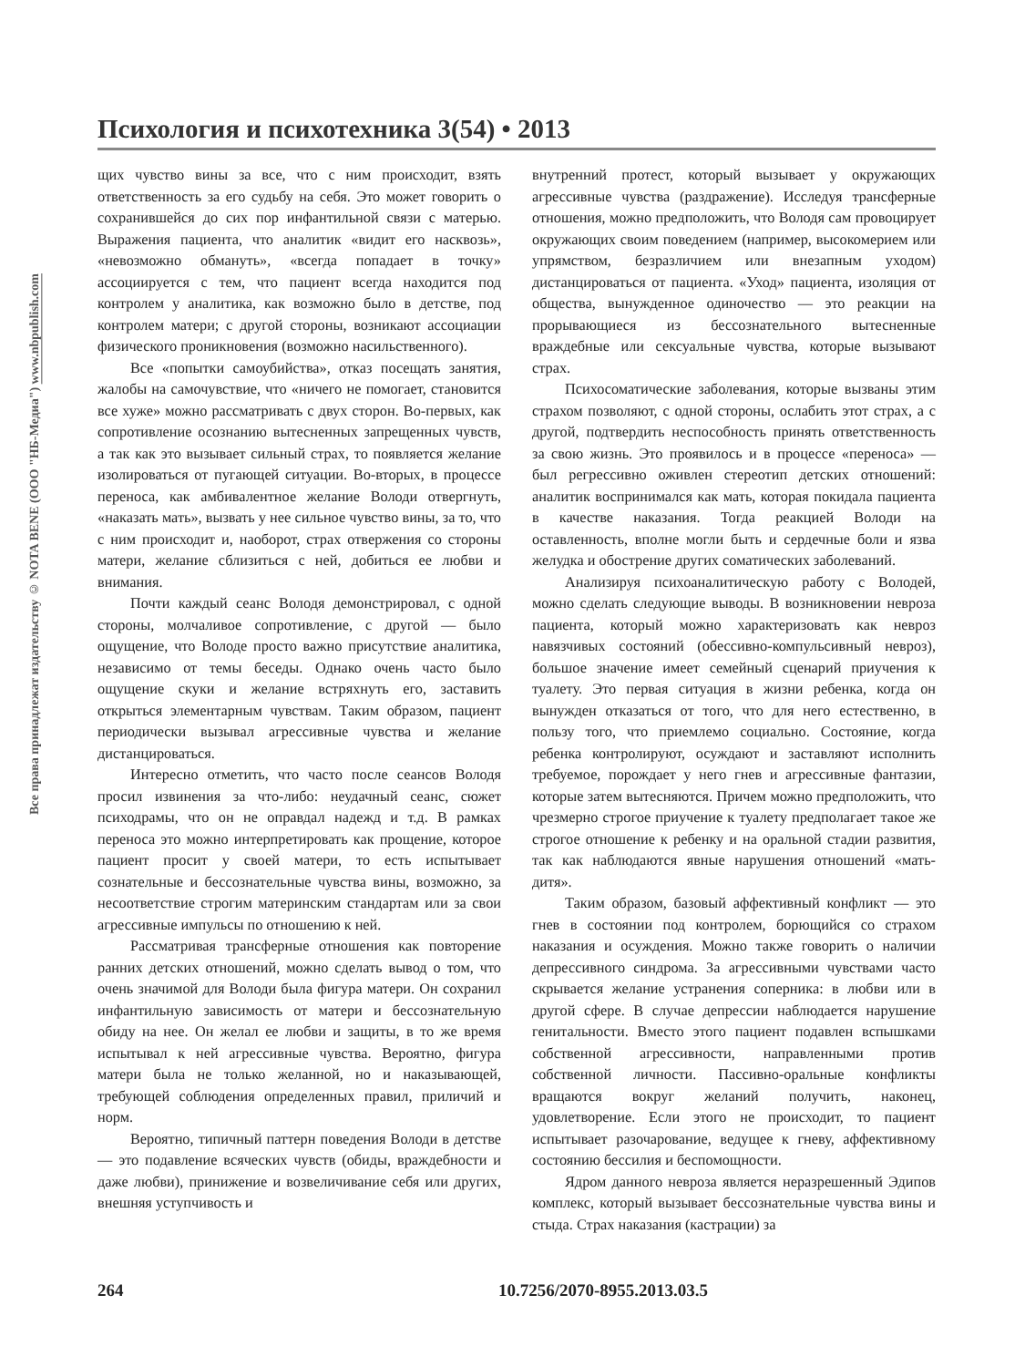Все права принадлежат издательству © NOTA BENE (ООО "НБ-Медиа") www.nbpublish.com
Психология и психотехника 3(54) • 2013
щих чувство вины за все, что с ним происходит, взять ответственность за его судьбу на себя. Это может говорить о сохранившейся до сих пор инфантильной связи с матерью. Выражения пациента, что аналитик «видит его насквозь», «невозможно обмануть», «всегда попадает в точку» ассоциируется с тем, что пациент всегда находится под контролем у аналитика, как возможно было в детстве, под контролем матери; с другой стороны, возникают ассоциации физического проникновения (возможно насильственного).
Все «попытки самоубийства», отказ посещать занятия, жалобы на самочувствие, что «ничего не помогает, становится все хуже» можно рассматривать с двух сторон. Во-первых, как сопротивление осознанию вытесненных запрещенных чувств, а так как это вызывает сильный страх, то появляется желание изолироваться от пугающей ситуации. Во-вторых, в процессе переноса, как амбивалентное желание Володи отвергнуть, «наказать мать», вызвать у нее сильное чувство вины, за то, что с ним происходит и, наоборот, страх отвержения со стороны матери, желание сблизиться с ней, добиться ее любви и внимания.
Почти каждый сеанс Володя демонстрировал, с одной стороны, молчаливое сопротивление, с другой — было ощущение, что Володе просто важно присутствие аналитика, независимо от темы беседы. Однако очень часто было ощущение скуки и желание встряхнуть его, заставить открыться элементарным чувствам. Таким образом, пациент периодически вызывал агрессивные чувства и желание дистанцироваться.
Интересно отметить, что часто после сеансов Володя просил извинения за что-либо: неудачный сеанс, сюжет психодрамы, что он не оправдал надежд и т.д. В рамках переноса это можно интерпретировать как прощение, которое пациент просит у своей матери, то есть испытывает сознательные и бессознательные чувства вины, возможно, за несоответствие строгим материнским стандартам или за свои агрессивные импульсы по отношению к ней.
Рассматривая трансферные отношения как повторение ранних детских отношений, можно сделать вывод о том, что очень значимой для Володи была фигура матери. Он сохранил инфантильную зависимость от матери и бессознательную обиду на нее. Он желал ее любви и защиты, в то же время испытывал к ней агрессивные чувства. Вероятно, фигура матери была не только желанной, но и наказывающей, требующей соблюдения определенных правил, приличий и норм.
Вероятно, типичный паттерн поведения Володи в детстве — это подавление всяческих чувств (обиды, враждебности и даже любви), принижение и возвеличивание себя или других, внешняя уступчивость и
внутренний протест, который вызывает у окружающих агрессивные чувства (раздражение). Исследуя трансферные отношения, можно предположить, что Володя сам провоцирует окружающих своим поведением (например, высокомерием или упрямством, безразличием или внезапным уходом) дистанцироваться от пациента. «Уход» пациента, изоляция от общества, вынужденное одиночество — это реакции на прорывающиеся из бессознательного вытесненные враждебные или сексуальные чувства, которые вызывают страх.
Психосоматические заболевания, которые вызваны этим страхом позволяют, с одной стороны, ослабить этот страх, а с другой, подтвердить неспособность принять ответственность за свою жизнь. Это проявилось и в процессе «переноса» — был регрессивно оживлен стереотип детских отношений: аналитик воспринимался как мать, которая покидала пациента в качестве наказания. Тогда реакцией Володи на оставленность, вполне могли быть и сердечные боли и язва желудка и обострение других соматических заболеваний.
Анализируя психоаналитическую работу с Володей, можно сделать следующие выводы. В возникновении невроза пациента, который можно характеризовать как невроз навязчивых состояний (обессивно-компульсивный невроз), большое значение имеет семейный сценарий приучения к туалету. Это первая ситуация в жизни ребенка, когда он вынужден отказаться от того, что для него естественно, в пользу того, что приемлемо социально. Состояние, когда ребенка контролируют, осуждают и заставляют исполнить требуемое, порождает у него гнев и агрессивные фантазии, которые затем вытесняются. Причем можно предположить, что чрезмерно строгое приучение к туалету предполагает такое же строгое отношение к ребенку и на оральной стадии развития, так как наблюдаются явные нарушения отношений «мать-дитя».
Таким образом, базовый аффективный конфликт — это гнев в состоянии под контролем, борющийся со страхом наказания и осуждения. Можно также говорить о наличии депрессивного синдрома. За агрессивными чувствами часто скрывается желание устранения соперника: в любви или в другой сфере. В случае депрессии наблюдается нарушение генитальности. Вместо этого пациент подавлен вспышками собственной агрессивности, направленными против собственной личности. Пассивно-оральные конфликты вращаются вокруг желаний получить, наконец, удовлетворение. Если этого не происходит, то пациент испытывает разочарование, ведущее к гневу, аффективному состоянию бессилия и беспомощности.
Ядром данного невроза является неразрешенный Эдипов комплекс, который вызывает бессознательные чувства вины и стыда. Страх наказания (кастрации) за
264 10.7256/2070-8955.2013.03.5